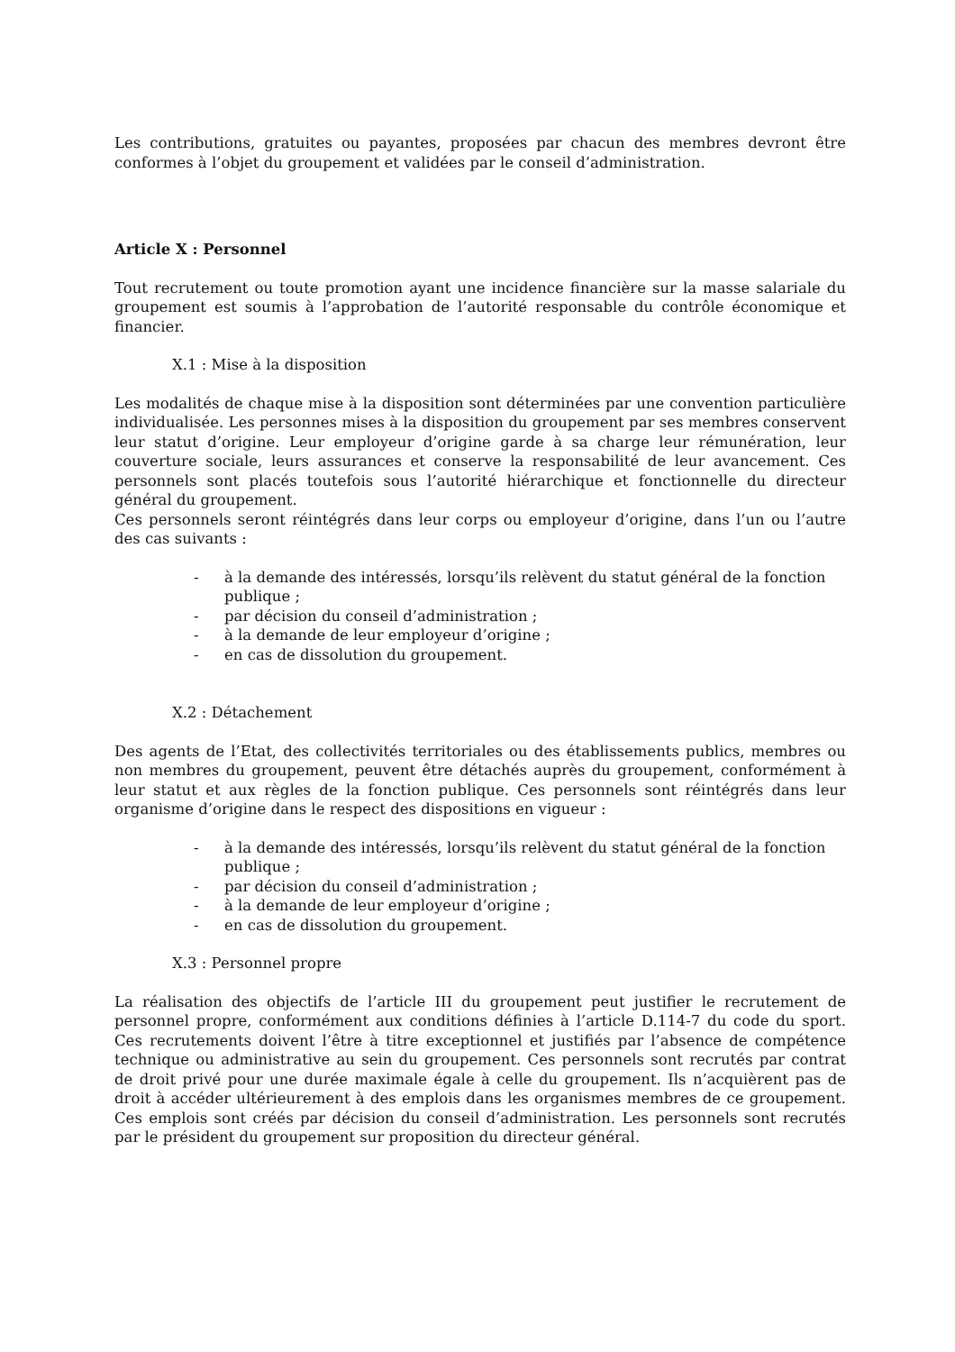Les contributions, gratuites ou payantes, proposées par chacun des membres devront être conformes à l’objet du groupement et validées par le conseil d’administration.
Article X : Personnel
Tout recrutement ou toute promotion ayant une incidence financière sur la masse salariale du groupement est soumis à l’approbation de l’autorité responsable du contrôle économique et financier.
X.1 : Mise à la disposition
Les modalités de chaque mise à la disposition sont déterminées par une convention particulière individualisée. Les personnes mises à la disposition du groupement par ses membres conservent leur statut d’origine. Leur employeur d’origine garde à sa charge leur rémunération, leur couverture sociale, leurs assurances et conserve la responsabilité de leur avancement. Ces personnels sont placés toutefois sous l’autorité hiérarchique et fonctionnelle du directeur général du groupement.
Ces personnels seront réintégrés dans leur corps ou employeur d’origine, dans l’un ou l’autre des cas suivants :
- à la demande des intéressés, lorsqu’ils relèvent du statut général de la fonction publique ;
- par décision du conseil d’administration ;
- à la demande de leur employeur d’origine ;
- en cas de dissolution du groupement.
X.2 : Détachement
Des agents de l’Etat, des collectivités territoriales ou des établissements publics, membres ou non membres du groupement, peuvent être détachés auprès du groupement, conformément à leur statut et aux règles de la fonction publique. Ces personnels sont réintégrés dans leur organisme d’origine dans le respect des dispositions en vigueur :
- à la demande des intéressés, lorsqu’ils relèvent du statut général de la fonction publique ;
- par décision du conseil d’administration ;
- à la demande de leur employeur d’origine ;
- en cas de dissolution du groupement.
X.3 : Personnel propre
La réalisation des objectifs de l’article III du groupement peut justifier le recrutement de personnel propre, conformément aux conditions définies à l’article D.114-7 du code du sport. Ces recrutements doivent l’être à titre exceptionnel et justifiés par l’absence de compétence technique ou administrative au sein du groupement. Ces personnels sont recrutés par contrat de droit privé pour une durée maximale égale à celle du groupement. Ils n’acquièrent pas de droit à accéder ultérieurement à des emplois dans les organismes membres de ce groupement. Ces emplois sont créés par décision du conseil d’administration. Les personnels sont recrutés par le président du groupement sur proposition du directeur général.